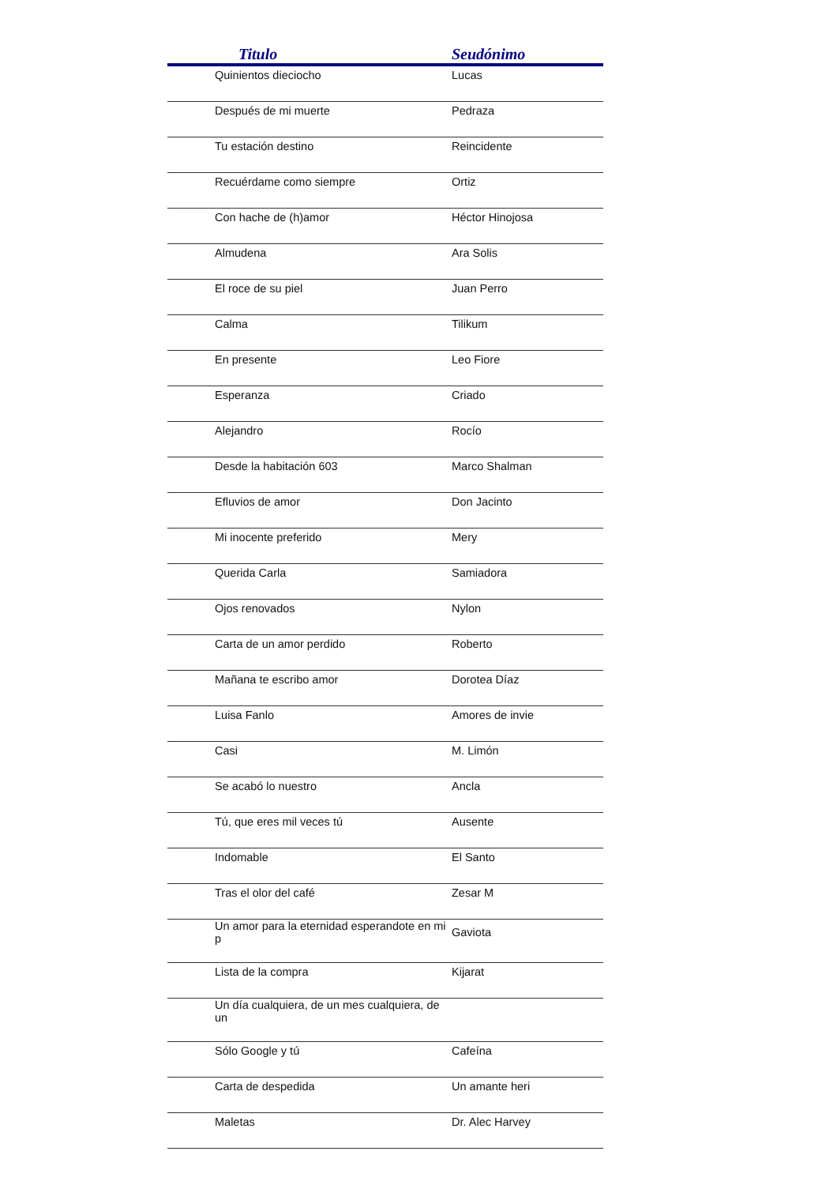| Titulo | Seudónimo |
| --- | --- |
| Quinientos dieciocho | Lucas |
| Después de mi muerte | Pedraza |
| Tu estación destino | Reincidente |
| Recuérdame como siempre | Ortiz |
| Con hache de (h)amor | Héctor Hinojosa |
| Almudena | Ara Solis |
| El roce de su piel | Juan Perro |
| Calma | Tilikum |
| En presente | Leo Fiore |
| Esperanza | Criado |
| Alejandro | Rocío |
| Desde la habitación 603 | Marco Shalman |
| Efluvios de amor | Don Jacinto |
| Mi inocente preferido | Mery |
| Querida Carla | Samiadora |
| Ojos renovados | Nylon |
| Carta de un amor perdido | Roberto |
| Mañana te escribo amor | Dorotea Díaz |
| Luisa Fanlo | Amores de invie |
| Casi | M. Limón |
| Se acabó lo nuestro | Ancla |
| Tú, que eres mil veces tú | Ausente |
| Indomable | El Santo |
| Tras el olor del café | Zesar M |
| Un amor para la eternidad esperandote en mi p | Gaviota |
| Lista de la compra | Kijarat |
| Un día cualquiera, de un mes cualquiera, de un | |
| Sólo Google y tú | Cafeína |
| Carta de despedida | Un amante heri |
| Maletas | Dr. Alec Harvey |